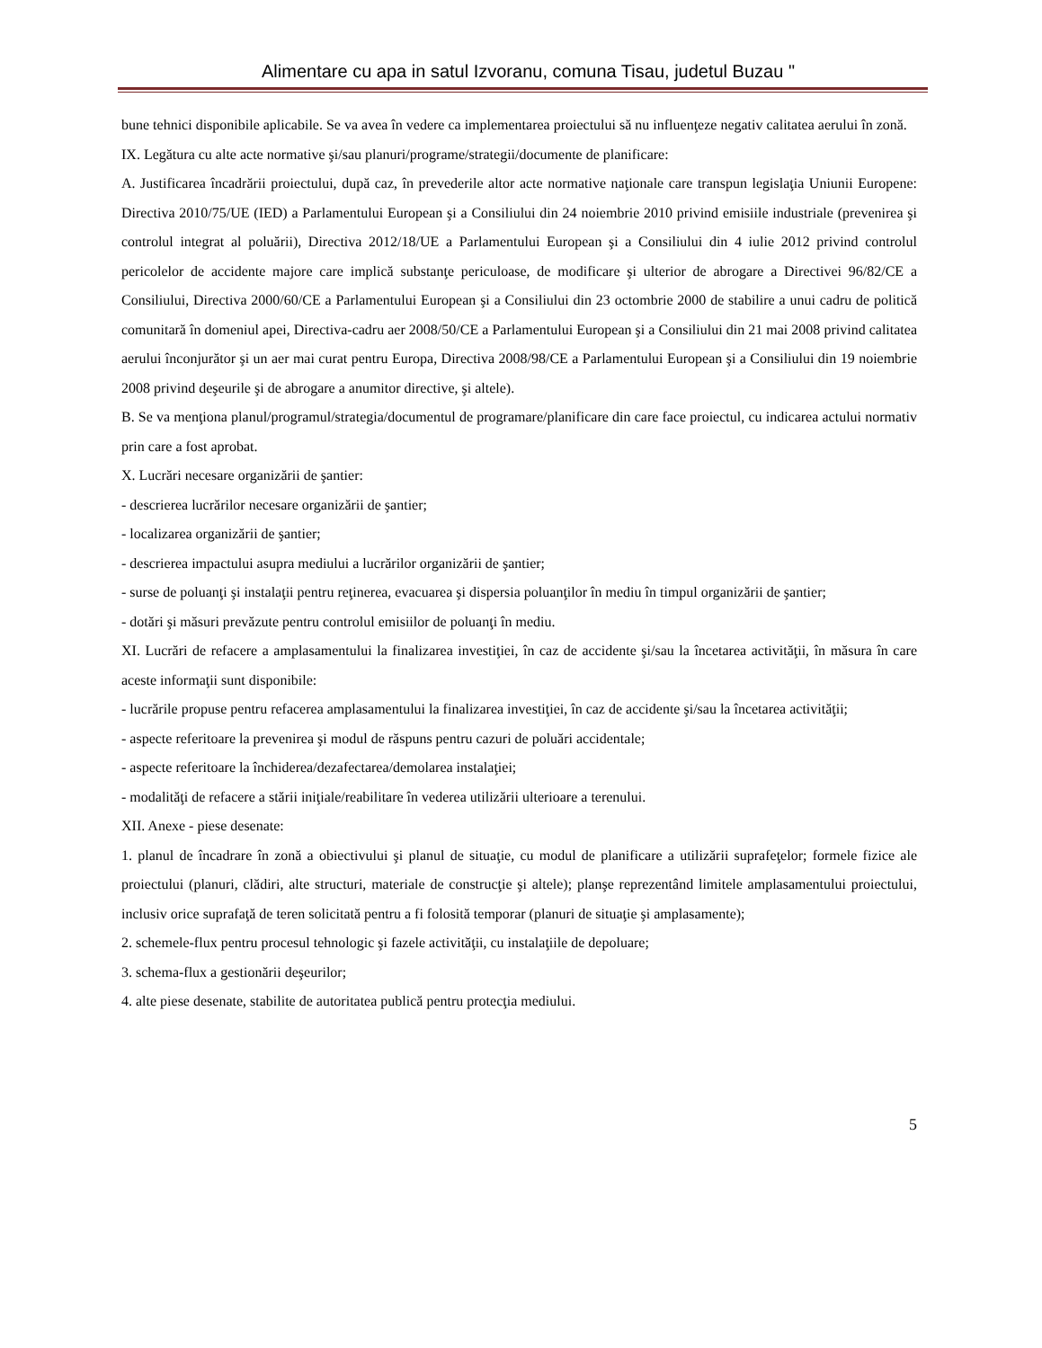Alimentare cu apa in satul Izvoranu, comuna Tisau, judetul Buzau "
bune tehnici disponibile aplicabile. Se va avea în vedere ca implementarea proiectului să nu influenţeze negativ calitatea aerului în zonă.
IX. Legătura cu alte acte normative şi/sau planuri/programe/strategii/documente de planificare:
A. Justificarea încadrării proiectului, după caz, în prevederile altor acte normative naţionale care transpun legislaţia Uniunii Europene: Directiva 2010/75/UE (IED) a Parlamentului European şi a Consiliului din 24 noiembrie 2010 privind emisiile industriale (prevenirea şi controlul integrat al poluării), Directiva 2012/18/UE a Parlamentului European şi a Consiliului din 4 iulie 2012 privind controlul pericolelor de accidente majore care implică substanţe periculoase, de modificare şi ulterior de abrogare a Directivei 96/82/CE a Consiliului, Directiva 2000/60/CE a Parlamentului European şi a Consiliului din 23 octombrie 2000 de stabilire a unui cadru de politică comunitară în domeniul apei, Directiva-cadru aer 2008/50/CE a Parlamentului European şi a Consiliului din 21 mai 2008 privind calitatea aerului înconjurător şi un aer mai curat pentru Europa, Directiva 2008/98/CE a Parlamentului European şi a Consiliului din 19 noiembrie 2008 privind deşeurile şi de abrogare a anumitor directive, şi altele).
B. Se va menţiona planul/programul/strategia/documentul de programare/planificare din care face proiectul, cu indicarea actului normativ prin care a fost aprobat.
X. Lucrări necesare organizării de şantier:
- descrierea lucrărilor necesare organizării de şantier;
- localizarea organizării de şantier;
- descrierea impactului asupra mediului a lucrărilor organizării de şantier;
- surse de poluanţi şi instalaţii pentru reţinerea, evacuarea şi dispersia poluanţilor în mediu în timpul organizării de şantier;
- dotări şi măsuri prevăzute pentru controlul emisiilor de poluanţi în mediu.
XI. Lucrări de refacere a amplasamentului la finalizarea investiţiei, în caz de accidente şi/sau la încetarea activităţii, în măsura în care aceste informaţii sunt disponibile:
- lucrările propuse pentru refacerea amplasamentului la finalizarea investiţiei, în caz de accidente şi/sau la încetarea activităţii;
- aspecte referitoare la prevenirea şi modul de răspuns pentru cazuri de poluări accidentale;
- aspecte referitoare la închiderea/dezafectarea/demolarea instalaţiei;
- modalităţi de refacere a stării iniţiale/reabilitare în vederea utilizării ulterioare a terenului.
XII. Anexe - piese desenate:
1. planul de încadrare în zonă a obiectivului şi planul de situaţie, cu modul de planificare a utilizării suprafeţelor; formele fizice ale proiectului (planuri, clădiri, alte structuri, materiale de construcţie şi altele); planşe reprezentând limitele amplasamentului proiectului, inclusiv orice suprafaţă de teren solicitată pentru a fi folosită temporar (planuri de situaţie şi amplasamente);
2. schemele-flux pentru procesul tehnologic şi fazele activităţii, cu instalaţiile de depoluare;
3. schema-flux a gestionării deşeurilor;
4. alte piese desenate, stabilite de autoritatea publică pentru protecţia mediului.
5